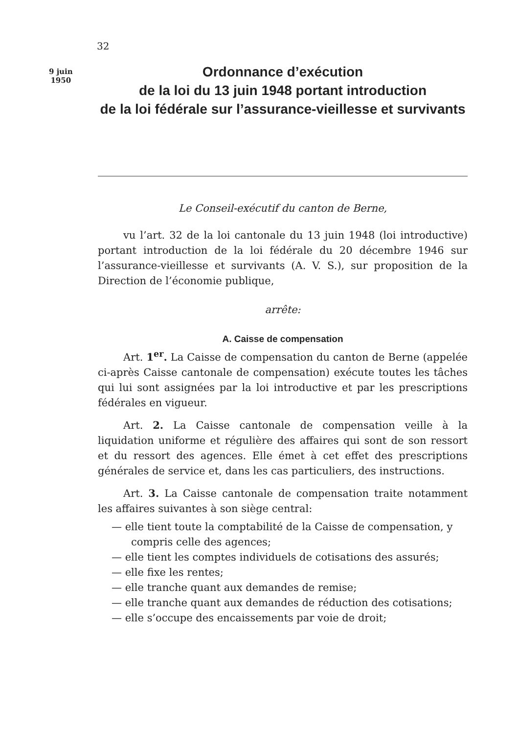32
9 juin
1950
Ordonnance d’exécution
de la loi du 13 juin 1948 portant introduction
de la loi fédérale sur l’assurance-vieillesse et survivants
Le Conseil-exécutif du canton de Berne,
vu l’art. 32 de la loi cantonale du 13 juin 1948 (loi introductive) portant introduction de la loi fédérale du 20 décembre 1946 sur l’assurance-vieillesse et survivants (A. V. S.), sur proposition de la Direction de l’économie publique,
arrête:
A. Caisse de compensation
Art. 1<sup>er</sup>. La Caisse de compensation du canton de Berne (appelée ci-après Caisse cantonale de compensation) exécute toutes les tâches qui lui sont assignées par la loi introductive et par les prescriptions fédérales en vigueur.
Art. 2. La Caisse cantonale de compensation veille à la liquidation uniforme et régulière des affaires qui sont de son ressort et du ressort des agences. Elle émet à cet effet des prescriptions générales de service et, dans les cas particuliers, des instructions.
Art. 3. La Caisse cantonale de compensation traite notamment les affaires suivantes à son siège central:
— elle tient toute la comptabilité de la Caisse de compensation, y compris celle des agences;
— elle tient les comptes individuels de cotisations des assurés;
— elle fixe les rentes;
— elle tranche quant aux demandes de remise;
— elle tranche quant aux demandes de réduction des cotisations;
— elle s’occupe des encaissements par voie de droit;